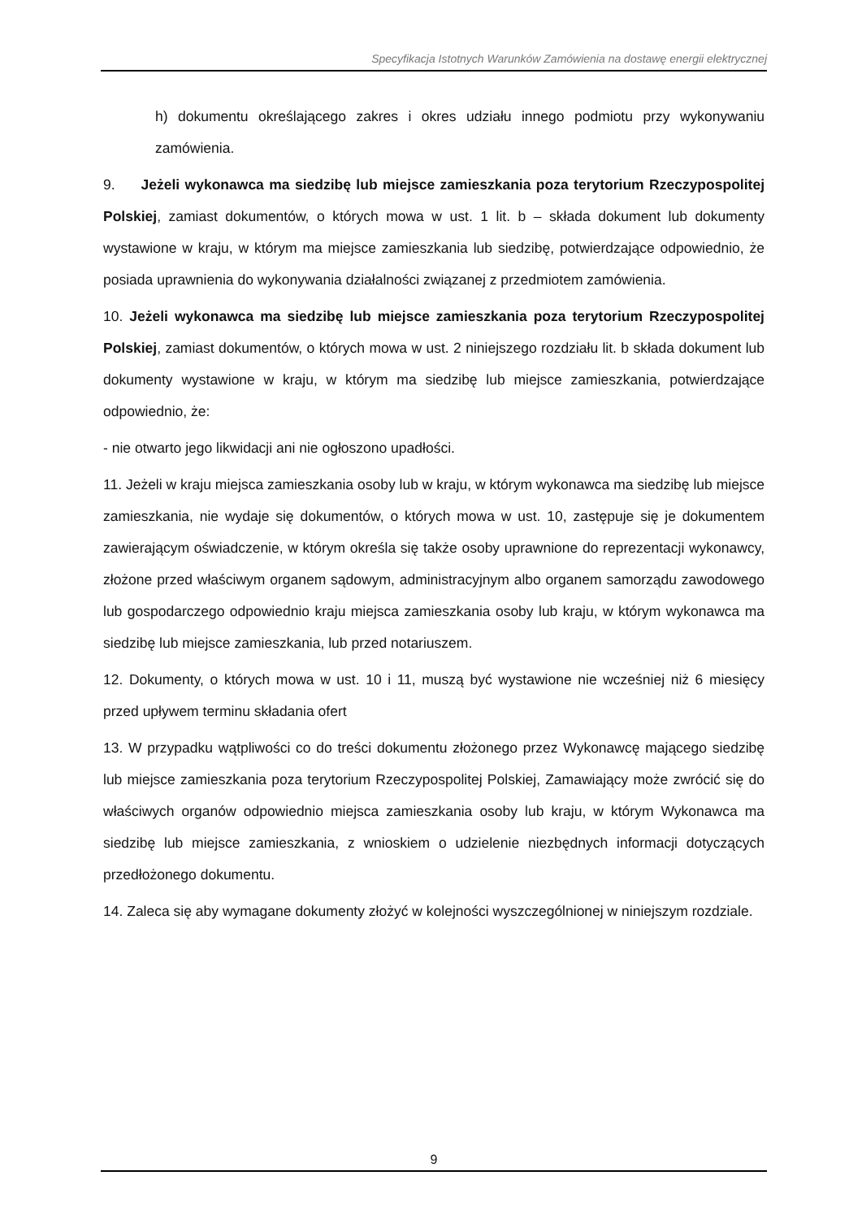Specyfikacja Istotnych Warunków Zamówienia na dostawę energii elektrycznej
h) dokumentu określającego zakres i okres udziału innego podmiotu przy wykonywaniu zamówienia.
9. Jeżeli wykonawca ma siedzibę lub miejsce zamieszkania poza terytorium Rzeczypospolitej Polskiej, zamiast dokumentów, o których mowa w ust. 1 lit. b – składa dokument lub dokumenty wystawione w kraju, w którym ma miejsce zamieszkania lub siedzibę, potwierdzające odpowiednio, że posiada uprawnienia do wykonywania działalności związanej z przedmiotem zamówienia.
10. Jeżeli wykonawca ma siedzibę lub miejsce zamieszkania poza terytorium Rzeczypospolitej Polskiej, zamiast dokumentów, o których mowa w ust. 2 niniejszego rozdziału lit. b składa dokument lub dokumenty wystawione w kraju, w którym ma siedzibę lub miejsce zamieszkania, potwierdzające odpowiednio, że:
- nie otwarto jego likwidacji ani nie ogłoszono upadłości.
11. Jeżeli w kraju miejsca zamieszkania osoby lub w kraju, w którym wykonawca ma siedzibę lub miejsce zamieszkania, nie wydaje się dokumentów, o których mowa w ust. 10, zastępuje się je dokumentem zawierającym oświadczenie, w którym określa się także osoby uprawnione do reprezentacji wykonawcy, złożone przed właściwym organem sądowym, administracyjnym albo organem samorządu zawodowego lub gospodarczego odpowiednio kraju miejsca zamieszkania osoby lub kraju, w którym wykonawca ma siedzibę lub miejsce zamieszkania, lub przed notariuszem.
12. Dokumenty, o których mowa w ust. 10 i 11, muszą być wystawione nie wcześniej niż 6 miesięcy przed upływem terminu składania ofert
13. W przypadku wątpliwości co do treści dokumentu złożonego przez Wykonawcę mającego siedzibę lub miejsce zamieszkania poza terytorium Rzeczypospolitej Polskiej, Zamawiający może zwrócić się do właściwych organów odpowiednio miejsca zamieszkania osoby lub kraju, w którym Wykonawca ma siedzibę lub miejsce zamieszkania, z wnioskiem o udzielenie niezbędnych informacji dotyczących przedłożonego dokumentu.
14. Zaleca się aby wymagane dokumenty złożyć w kolejności wyszczególnionej w niniejszym rozdziale.
9